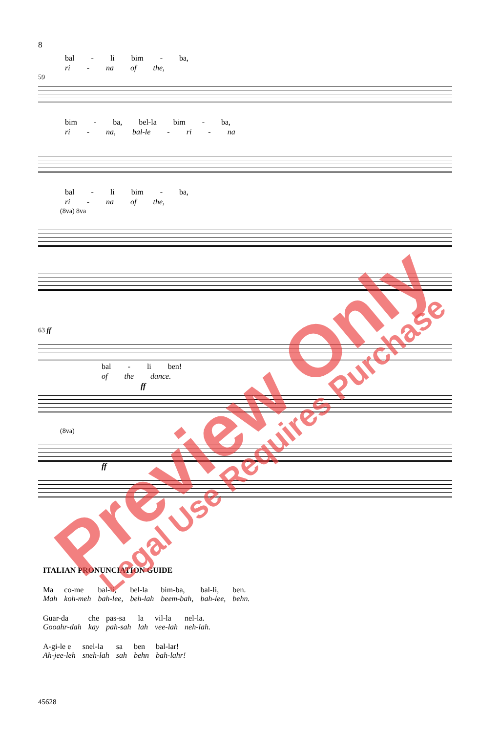8
bal - li bim - ba,
ri - na of the,
59
bim - ba, bel-la bim - ba,
ri - na, bal-le - ri - na
bal - li bim - ba,
ri - na of the,
(8va) 8va
63 ff
bal - li ben!
of the dance.
ff
(8va)
ff
ITALIAN PRONUNCIATION GUIDE
| Ma | co-me | bal-li, | bel-la | bim-ba, | bal-li, | ben. |
| Mah | koh-meh | bah-lee, | beh-lah | beem-bah, | bah-lee, | behn. |
| Guar-da | che | pas-sa | la | vil-la | nel-la. |
| Gooahr-dah | kay | pah-sah | lah | vee-lah | neh-lah. |
| A-gi-le e | snel-la | sa | ben | bal-lar! |
| Ah-jee-leh | sneh-lah | sah | behn | bah-lahr! |
45628
Preview Only Legal Use Requires Purchase